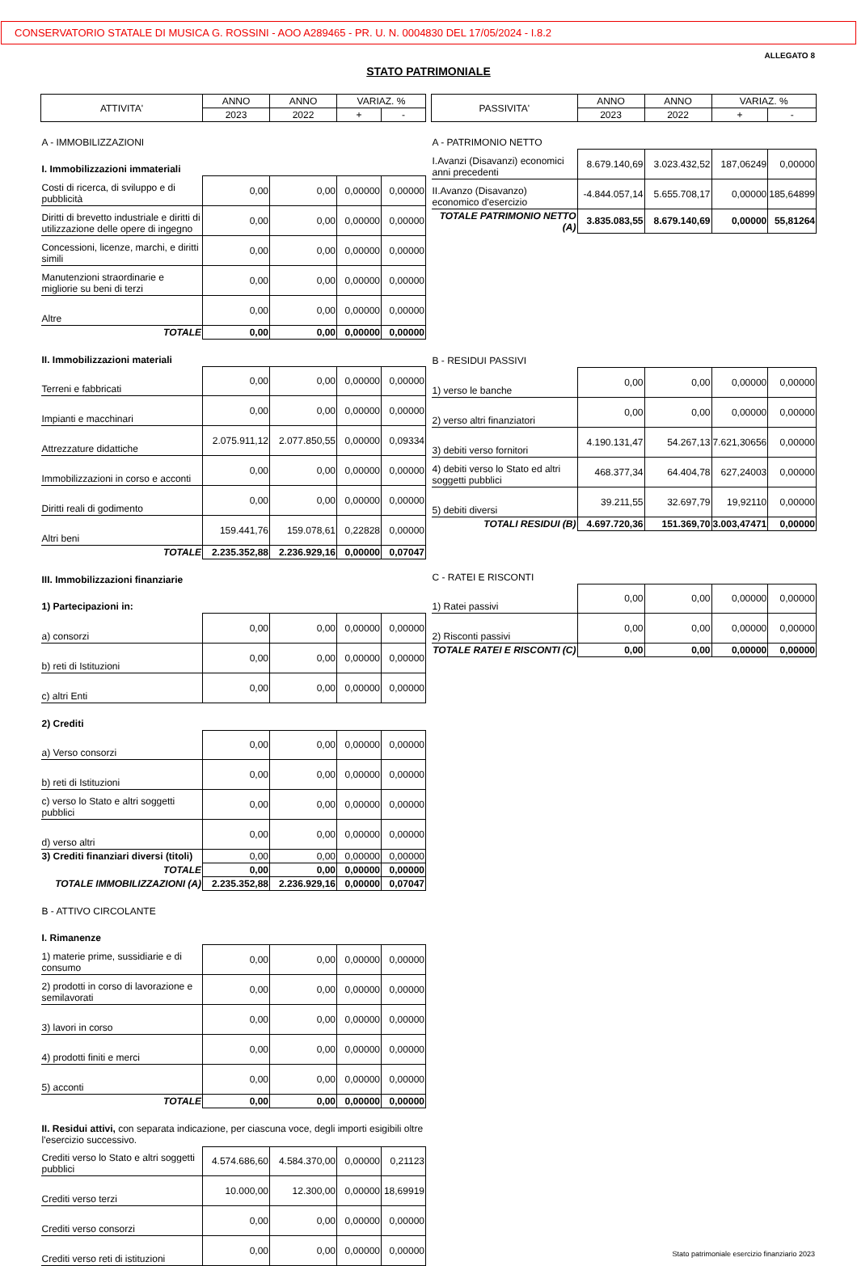CONSERVATORIO STATALE DI MUSICA G. ROSSINI - AOO A289465 - PR. U. N. 0004830 DEL 17/05/2024 - I.8.2
ALLEGATO 8
STATO PATRIMONIALE
| ATTIVITA' | ANNO | ANNO | VARIAZ. % | |
| --- | --- | --- | --- | --- |
| | 2023 | 2022 | + | - |
| A - IMMOBILIZZAZIONI | | | | |
| I. Immobilizzazioni immateriali | | | | |
| Costi di ricerca, di sviluppo e di pubblicità | 0,00 | 0,00 | 0,00000 | 0,00000 |
| Diritti di brevetto industriale e diritti di utilizzazione delle opere di ingegno | 0,00 | 0,00 | 0,00000 | 0,00000 |
| Concessioni, licenze, marchi, e diritti simili | 0,00 | 0,00 | 0,00000 | 0,00000 |
| Manutenzioni straordinarie e migliorie su beni di terzi | 0,00 | 0,00 | 0,00000 | 0,00000 |
| Altre | 0,00 | 0,00 | 0,00000 | 0,00000 |
| TOTALE | 0,00 | 0,00 | 0,00000 | 0,00000 |
| II. Immobilizzazioni materiali | | | | |
| Terreni e fabbricati | 0,00 | 0,00 | 0,00000 | 0,00000 |
| Impianti e macchinari | 0,00 | 0,00 | 0,00000 | 0,00000 |
| Attrezzature didattiche | 2.075.911,12 | 2.077.850,55 | 0,00000 | 0,09334 |
| Immobilizzazioni in corso e acconti | 0,00 | 0,00 | 0,00000 | 0,00000 |
| Diritti reali di godimento | 0,00 | 0,00 | 0,00000 | 0,00000 |
| Altri beni | 159.441,76 | 159.078,61 | 0,22828 | 0,00000 |
| TOTALE | 2.235.352,88 | 2.236.929,16 | 0,00000 | 0,07047 |
| III. Immobilizzazioni finanziarie | | | | |
| 1) Partecipazioni in: | | | | |
| a) consorzi | 0,00 | 0,00 | 0,00000 | 0,00000 |
| b) reti di Istituzioni | 0,00 | 0,00 | 0,00000 | 0,00000 |
| c) altri Enti | 0,00 | 0,00 | 0,00000 | 0,00000 |
| 2) Crediti | | | | |
| a) Verso consorzi | 0,00 | 0,00 | 0,00000 | 0,00000 |
| b) reti di Istituzioni | 0,00 | 0,00 | 0,00000 | 0,00000 |
| c) verso lo Stato e altri soggetti pubblici | 0,00 | 0,00 | 0,00000 | 0,00000 |
| d) verso altri | 0,00 | 0,00 | 0,00000 | 0,00000 |
| 3) Crediti finanziari diversi (titoli) | 0,00 | 0,00 | 0,00000 | 0,00000 |
| TOTALE | 0,00 | 0,00 | 0,00000 | 0,00000 |
| TOTALE IMMOBILIZZAZIONI (A) | 2.235.352,88 | 2.236.929,16 | 0,00000 | 0,07047 |
| B - ATTIVO CIRCOLANTE | | | | |
| I. Rimanenze | | | | |
| 1) materie prime, sussidiarie e di consumo | 0,00 | 0,00 | 0,00000 | 0,00000 |
| 2) prodotti in corso di lavorazione e semilavorati | 0,00 | 0,00 | 0,00000 | 0,00000 |
| 3) lavori in corso | 0,00 | 0,00 | 0,00000 | 0,00000 |
| 4) prodotti finiti e merci | 0,00 | 0,00 | 0,00000 | 0,00000 |
| 5) acconti | 0,00 | 0,00 | 0,00000 | 0,00000 |
| TOTALE | 0,00 | 0,00 | 0,00000 | 0,00000 |
| II. Residui attivi, con separata indicazione, per ciascuna voce, degli importi esigibili oltre l'esercizio successivo. | | | | |
| Crediti verso lo Stato e altri soggetti pubblici | 4.574.686,60 | 4.584.370,00 | 0,00000 | 0,21123 |
| Crediti verso terzi | 10.000,00 | 12.300,00 | 0,00000 | 18,69919 |
| Crediti verso consorzi | 0,00 | 0,00 | 0,00000 | 0,00000 |
| Crediti verso reti di istituzioni | 0,00 | 0,00 | 0,00000 | 0,00000 |
| PASSIVITA' | ANNO | ANNO | VARIAZ. % | |
| --- | --- | --- | --- | --- |
| | 2023 | 2022 | + | - |
| A - PATRIMONIO NETTO | | | | |
| I.Avanzi (Disavanzi) economici anni precedenti | 8.679.140,69 | 3.023.432,52 | 187,06249 | 0,00000 |
| II.Avanzo (Disavanzo) economico d'esercizio | -4.844.057,14 | 5.655.708,17 | 0,00000 | 185,64899 |
| TOTALE PATRIMONIO NETTO (A) | 3.835.083,55 | 8.679.140,69 | 0,00000 | 55,81264 |
| B - RESIDUI PASSIVI | | | | |
| 1) verso le banche | 0,00 | 0,00 | 0,00000 | 0,00000 |
| 2) verso altri finanziatori | 0,00 | 0,00 | 0,00000 | 0,00000 |
| 3) debiti verso fornitori | 4.190.131,47 | 54.267,13 | 7.621,30656 | 0,00000 |
| 4) debiti verso lo Stato ed altri soggetti pubblici | 468.377,34 | 64.404,78 | 627,24003 | 0,00000 |
| 5) debiti diversi | 39.211,55 | 32.697,79 | 19,92110 | 0,00000 |
| TOTALI RESIDUI (B) | 4.697.720,36 | 151.369,70 | 3.003,47471 | 0,00000 |
| C - RATEI E RISCONTI | | | | |
| 1) Ratei passivi | 0,00 | 0,00 | 0,00000 | 0,00000 |
| 2) Risconti passivi | 0,00 | 0,00 | 0,00000 | 0,00000 |
| TOTALE RATEI E RISCONTI (C) | 0,00 | 0,00 | 0,00000 | 0,00000 |
Stato patrimoniale esercizio finanziario 2023